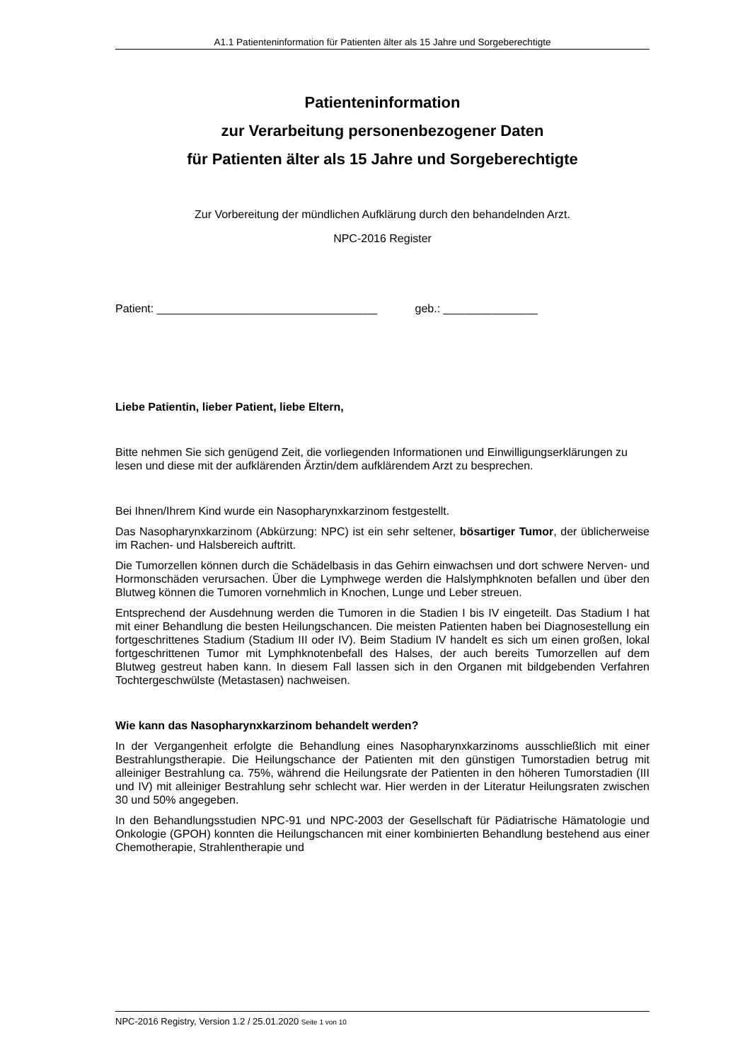A1.1 Patienteninformation für Patienten älter als 15 Jahre und Sorgeberechtigte
Patienteninformation
zur Verarbeitung personenbezogener Daten
für Patienten älter als 15 Jahre und Sorgeberechtigte
Zur Vorbereitung der mündlichen Aufklärung durch den behandelnden Arzt.
NPC-2016 Register
Patient: ___________________________________ geb.: _______________
Liebe Patientin, lieber Patient, liebe Eltern,
Bitte nehmen Sie sich genügend Zeit, die vorliegenden Informationen und Einwilligungserklärungen zu lesen und diese mit der aufklärenden Ärztin/dem aufklärendem Arzt zu besprechen.
Bei Ihnen/Ihrem Kind wurde ein Nasopharynxkarzinom festgestellt.
Das Nasopharynxkarzinom (Abkürzung: NPC) ist ein sehr seltener, bösartiger Tumor, der üblicherweise im Rachen- und Halsbereich auftritt.
Die Tumorzellen können durch die Schädelbasis in das Gehirn einwachsen und dort schwere Nerven- und Hormonschäden verursachen. Über die Lymphwege werden die Halslymphknoten befallen und über den Blutweg können die Tumoren vornehmlich in Knochen, Lunge und Leber streuen.
Entsprechend der Ausdehnung werden die Tumoren in die Stadien I bis IV eingeteilt. Das Stadium I hat mit einer Behandlung die besten Heilungschancen. Die meisten Patienten haben bei Diagnosestellung ein fortgeschrittenes Stadium (Stadium III oder IV). Beim Stadium IV handelt es sich um einen großen, lokal fortgeschrittenen Tumor mit Lymphknotenbefall des Halses, der auch bereits Tumorzellen auf dem Blutweg gestreut haben kann. In diesem Fall lassen sich in den Organen mit bildgebenden Verfahren Tochtergeschwülste (Metastasen) nachweisen.
Wie kann das Nasopharynxkarzinom behandelt werden?
In der Vergangenheit erfolgte die Behandlung eines Nasopharynxkarzinoms ausschließlich mit einer Bestrahlungstherapie. Die Heilungschance der Patienten mit den günstigen Tumorstadien betrug mit alleiniger Bestrahlung ca. 75%, während die Heilungsrate der Patienten in den höheren Tumorstadien (III und IV) mit alleiniger Bestrahlung sehr schlecht war. Hier werden in der Literatur Heilungsraten zwischen 30 und 50% angegeben.
In den Behandlungsstudien NPC-91 und NPC-2003 der Gesellschaft für Pädiatrische Hämatologie und Onkologie (GPOH) konnten die Heilungschancen mit einer kombinierten Behandlung bestehend aus einer Chemotherapie, Strahlentherapie und
NPC-2016 Registry, Version 1.2 / 25.01.2020 Seite 1 von 10